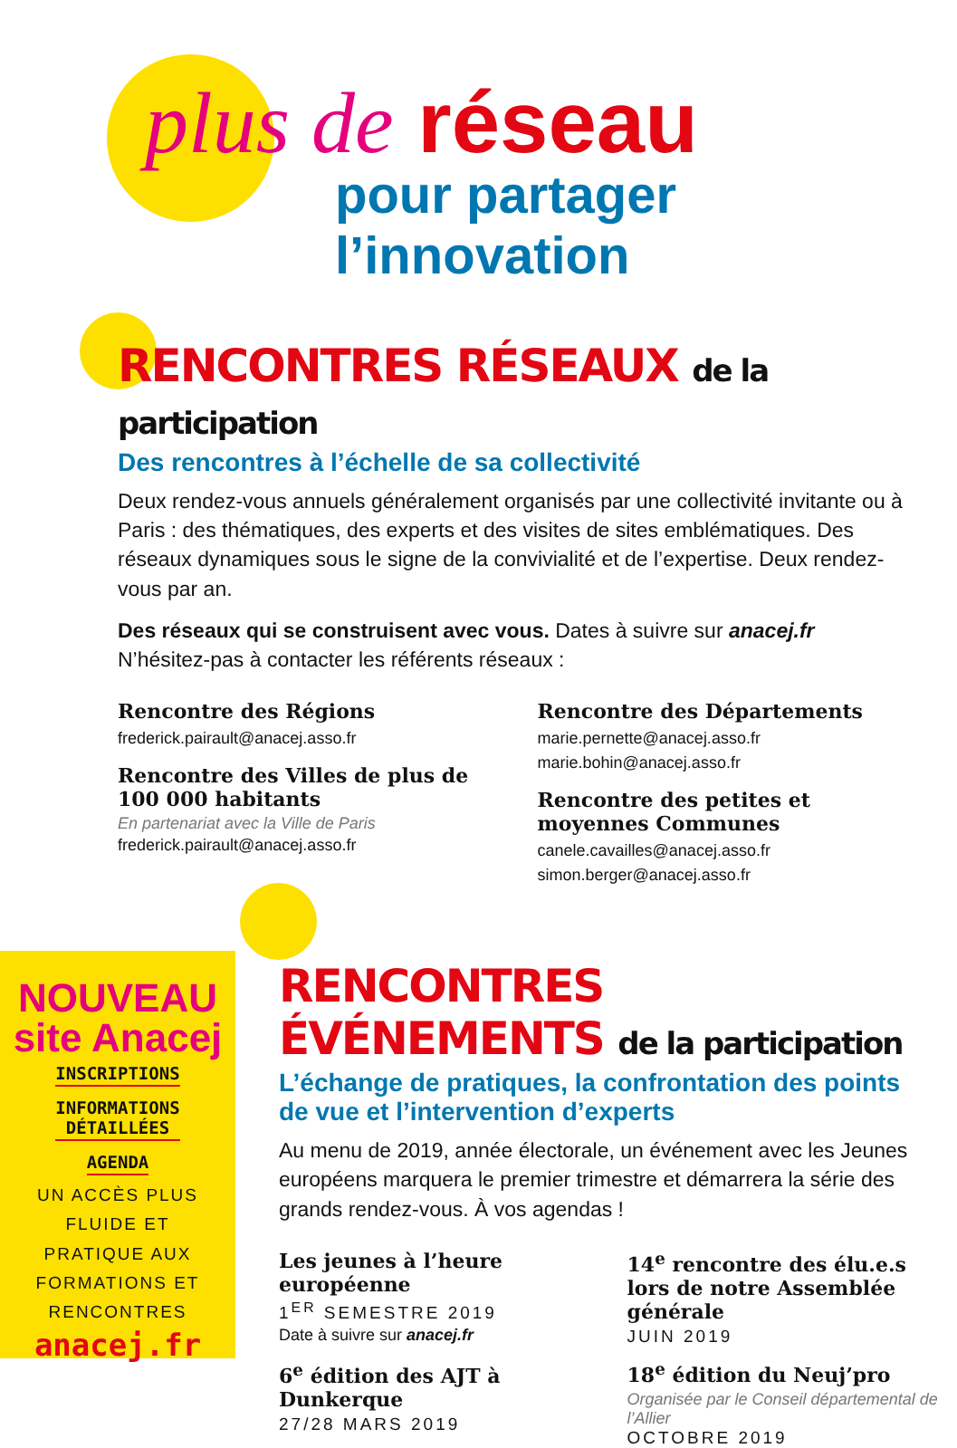plus de réseau
pour partager l’innovation
RENCONTRES RÉSEAUX de la participation
Des rencontres à l’échelle de sa collectivité
Deux rendez-vous annuels généralement organisés par une collectivité invitante ou à Paris : des thématiques, des experts et des visites de sites emblématiques. Des réseaux dynamiques sous le signe de la convivialité et de l’expertise. Deux rendez-vous par an.
Des réseaux qui se construisent avec vous. Dates à suivre sur anacej.fr
N’hésitez-pas à contacter les référents réseaux :
Rencontre des Régions
frederick.pairault@anacej.asso.fr
Rencontre des Villes de plus de 100 000 habitants
En partenariat avec la Ville de Paris
frederick.pairault@anacej.asso.fr
Rencontre des Départements
marie.pernette@anacej.asso.fr
marie.bohin@anacej.asso.fr
Rencontre des petites et moyennes Communes
canele.cavailles@anacej.asso.fr
simon.berger@anacej.asso.fr
RENCONTRES ÉVÉNEMENTS de la participation
L’échange de pratiques, la confrontation des points
de vue et l’intervention d’experts
Au menu de 2019, année électorale, un événement avec les Jeunes européens marquera le premier trimestre et démarrera la série des grands rendez-vous. À vos agendas !
Les jeunes à l’heure européenne
1<sup>ER</sup> SEMESTRE 2019
Date à suivre sur anacej.fr
6<sup>e</sup> édition des AJT à Dunkerque
27/28 MARS 2019
14<sup>e</sup> rencontre des élu.e.s lors de notre Assemblée générale
JUIN 2019
18<sup>e</sup> édition du Neuj’pro
Organisée par le Conseil départemental de l’Allier
OCTOBRE 2019
NOUVEAU
site Anacej
INSCRIPTIONS
INFORMATIONS
DÉTAILLÉES
AGENDA
UN ACCÈS PLUS
FLUIDE ET
PRATIQUE AUX
FORMATIONS ET
RENCONTRES
anacej.fr